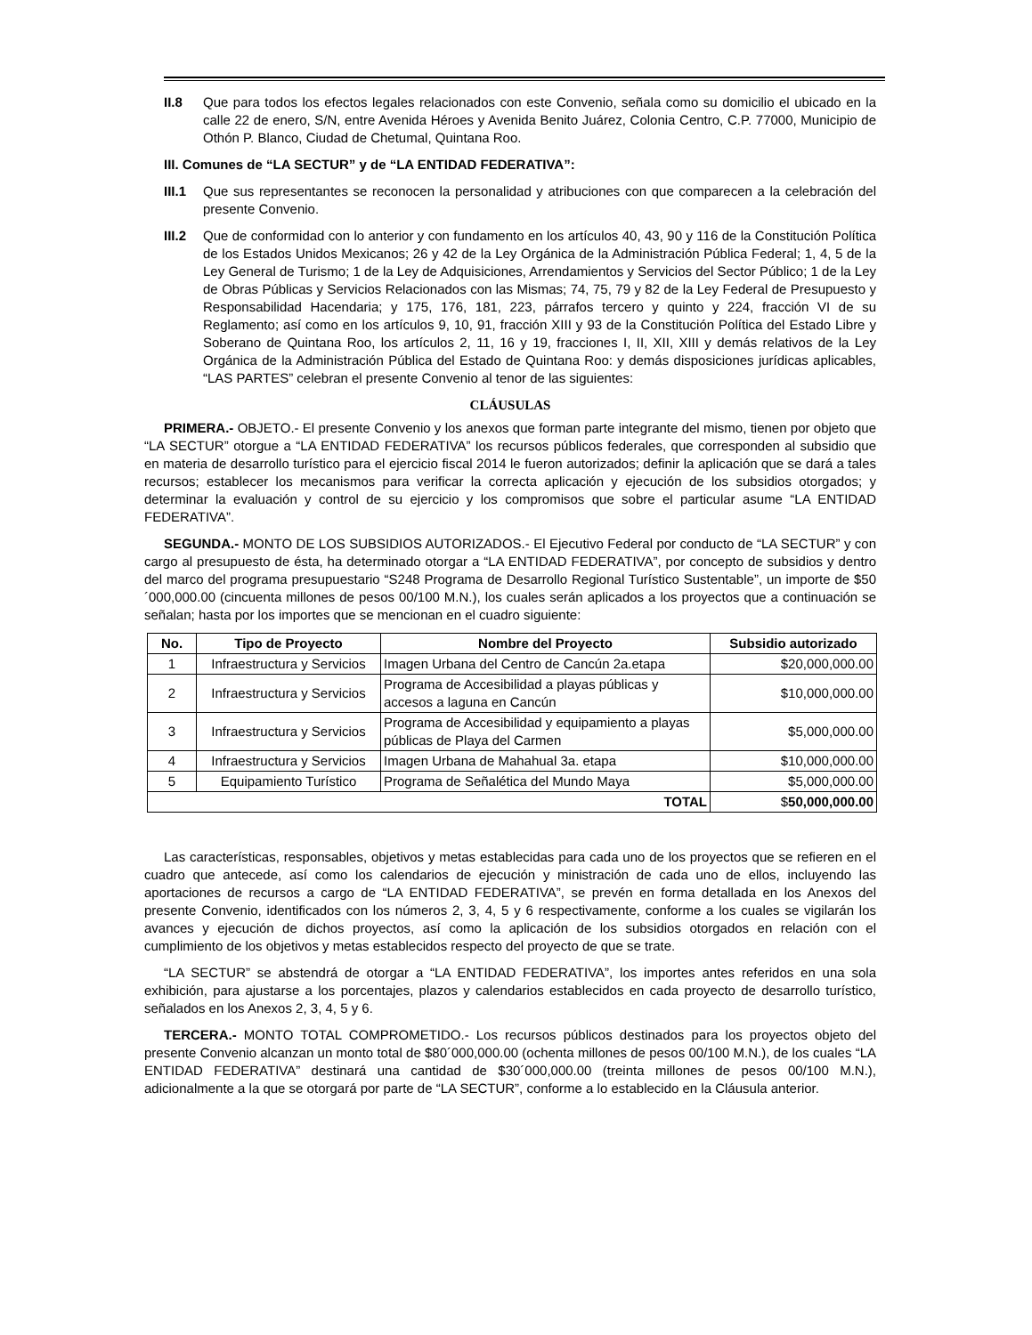II.8 Que para todos los efectos legales relacionados con este Convenio, señala como su domicilio el ubicado en la calle 22 de enero, S/N, entre Avenida Héroes y Avenida Benito Juárez, Colonia Centro, C.P. 77000, Municipio de Othón P. Blanco, Ciudad de Chetumal, Quintana Roo.
III. Comunes de “LA SECTUR” y de “LA ENTIDAD FEDERATIVA”:
III.1
Que sus representantes se reconocen la personalidad y atribuciones con que comparecen a la celebración del presente Convenio.
III.2
Que de conformidad con lo anterior y con fundamento en los artículos 40, 43, 90 y 116 de la Constitución Política de los Estados Unidos Mexicanos; 26 y 42 de la Ley Orgánica de la Administración Pública Federal; 1, 4, 5 de la Ley General de Turismo; 1 de la Ley de Adquisiciones, Arrendamientos y Servicios del Sector Público; 1 de la Ley de Obras Públicas y Servicios Relacionados con las Mismas; 74, 75, 79 y 82 de la Ley Federal de Presupuesto y Responsabilidad Hacendaria; y 175, 176, 181, 223, párrafos tercero y quinto y 224, fracción VI de su Reglamento; así como en los artículos 9, 10, 91, fracción XIII y 93 de la Constitución Política del Estado Libre y Soberano de Quintana Roo, los artículos 2, 11, 16 y 19, fracciones I, II, XII, XIII y demás relativos de la Ley Orgánica de la Administración Pública del Estado de Quintana Roo: y demás disposiciones jurídicas aplicables, “LAS PARTES” celebran el presente Convenio al tenor de las siguientes:
CLÁUSULAS
PRIMERA.- OBJETO.- El presente Convenio y los anexos que forman parte integrante del mismo, tienen por objeto que “LA SECTUR” otorgue a “LA ENTIDAD FEDERATIVA” los recursos públicos federales, que corresponden al subsidio que en materia de desarrollo turístico para el ejercicio fiscal 2014 le fueron autorizados; definir la aplicación que se dará a tales recursos; establecer los mecanismos para verificar la correcta aplicación y ejecución de los subsidios otorgados; y determinar la evaluación y control de su ejercicio y los compromisos que sobre el particular asume “LA ENTIDAD FEDERATIVA”.
SEGUNDA.- MONTO DE LOS SUBSIDIOS AUTORIZADOS.- El Ejecutivo Federal por conducto de “LA SECTUR” y con cargo al presupuesto de ésta, ha determinado otorgar a “LA ENTIDAD FEDERATIVA”, por concepto de subsidios y dentro del marco del programa presupuestario “S248 Programa de Desarrollo Regional Turístico Sustentable”, un importe de $50´000,000.00 (cincuenta millones de pesos 00/100 M.N.), los cuales serán aplicados a los proyectos que a continuación se señalan; hasta por los importes que se mencionan en el cuadro siguiente:
| No. | Tipo de Proyecto | Nombre del Proyecto | Subsidio autorizado |
| --- | --- | --- | --- |
| 1 | Infraestructura y Servicios | Imagen Urbana del Centro de Cancún 2a.etapa | $20,000,000.00 |
| 2 | Infraestructura y Servicios | Programa de Accesibilidad a playas públicas y accesos a laguna en Cancún | $10,000,000.00 |
| 3 | Infraestructura y Servicios | Programa de Accesibilidad y equipamiento a playas públicas de Playa del Carmen | $5,000,000.00 |
| 4 | Infraestructura y Servicios | Imagen Urbana de Mahahual 3a. etapa | $10,000,000.00 |
| 5 | Equipamiento Turístico | Programa de Señalética del Mundo Maya | $5,000,000.00 |
| TOTAL | | | $ 50,000,000.00 |
Las características, responsables, objetivos y metas establecidas para cada uno de los proyectos que se refieren en el cuadro que antecede, así como los calendarios de ejecución y ministración de cada uno de ellos, incluyendo las aportaciones de recursos a cargo de “LA ENTIDAD FEDERATIVA”, se prevén en forma detallada en los Anexos del presente Convenio, identificados con los números 2, 3, 4, 5 y 6 respectivamente, conforme a los cuales se vigilarán los avances y ejecución de dichos proyectos, así como la aplicación de los subsidios otorgados en relación con el cumplimiento de los objetivos y metas establecidos respecto del proyecto de que se trate.
“LA SECTUR” se abstendrá de otorgar a “LA ENTIDAD FEDERATIVA”, los importes antes referidos en una sola exhibición, para ajustarse a los porcentajes, plazos y calendarios establecidos en cada proyecto de desarrollo turístico, señalados en los Anexos 2, 3, 4, 5 y 6.
TERCERA.- MONTO TOTAL COMPROMETIDO.- Los recursos públicos destinados para los proyectos objeto del presente Convenio alcanzan un monto total de $80´000,000.00 (ochenta millones de pesos 00/100 M.N.), de los cuales “LA ENTIDAD FEDERATIVA” destinará una cantidad de $30´000,000.00 (treinta millones de pesos 00/100 M.N.), adicionalmente a la que se otorgará por parte de “LA SECTUR”, conforme a lo establecido en la Cláusula anterior.